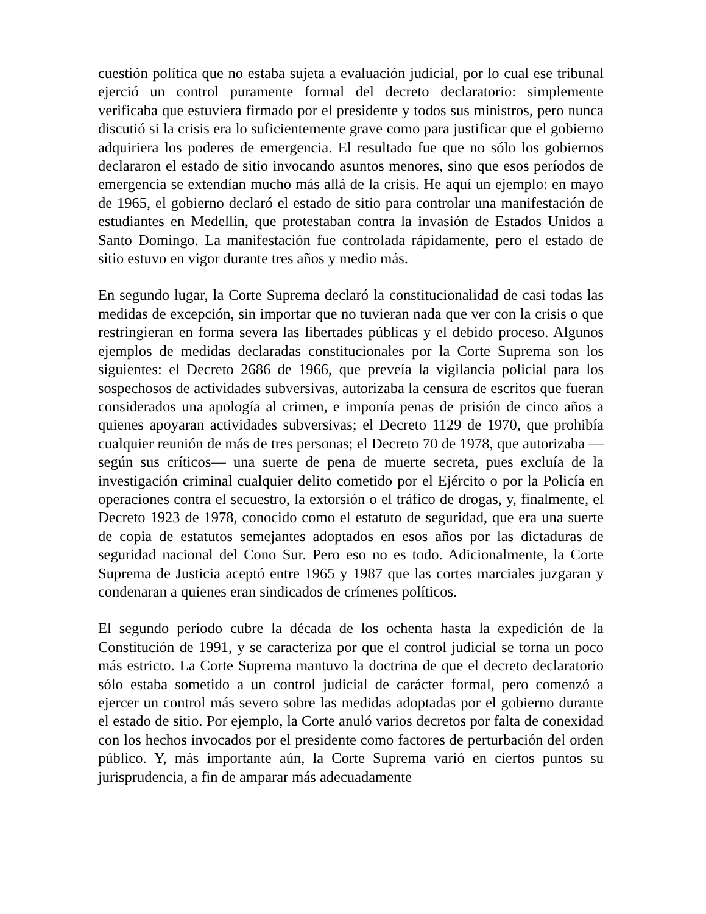cuestión política que no estaba sujeta a evaluación judicial, por lo cual ese tribunal ejerció un control puramente formal del decreto declaratorio: simplemente verificaba que estuviera firmado por el presidente y todos sus ministros, pero nunca discutió si la crisis era lo suficientemente grave como para justificar que el gobierno adquiriera los poderes de emergencia. El resultado fue que no sólo los gobiernos declararon el estado de sitio invocando asuntos menores, sino que esos períodos de emergencia se extendían mucho más allá de la crisis. He aquí un ejemplo: en mayo de 1965, el gobierno declaró el estado de sitio para controlar una manifestación de estudiantes en Medellín, que protestaban contra la invasión de Estados Unidos a Santo Domingo. La manifestación fue controlada rápidamente, pero el estado de sitio estuvo en vigor durante tres años y medio más.
En segundo lugar, la Corte Suprema declaró la constitucionalidad de casi todas las medidas de excepción, sin importar que no tuvieran nada que ver con la crisis o que restringieran en forma severa las libertades públicas y el debido proceso. Algunos ejemplos de medidas declaradas constitucionales por la Corte Suprema son los siguientes: el Decreto 2686 de 1966, que preveía la vigilancia policial para los sospechosos de actividades subversivas, autorizaba la censura de escritos que fueran considerados una apología al crimen, e imponía penas de prisión de cinco años a quienes apoyaran actividades subversivas; el Decreto 1129 de 1970, que prohibía cualquier reunión de más de tres personas; el Decreto 70 de 1978, que autorizaba —según sus críticos— una suerte de pena de muerte secreta, pues excluía de la investigación criminal cualquier delito cometido por el Ejército o por la Policía en operaciones contra el secuestro, la extorsión o el tráfico de drogas, y, finalmente, el Decreto 1923 de 1978, conocido como el estatuto de seguridad, que era una suerte de copia de estatutos semejantes adoptados en esos años por las dictaduras de seguridad nacional del Cono Sur. Pero eso no es todo. Adicionalmente, la Corte Suprema de Justicia aceptó entre 1965 y 1987 que las cortes marciales juzgaran y condenaran a quienes eran sindicados de crímenes políticos.
El segundo período cubre la década de los ochenta hasta la expedición de la Constitución de 1991, y se caracteriza por que el control judicial se torna un poco más estricto. La Corte Suprema mantuvo la doctrina de que el decreto declaratorio sólo estaba sometido a un control judicial de carácter formal, pero comenzó a ejercer un control más severo sobre las medidas adoptadas por el gobierno durante el estado de sitio. Por ejemplo, la Corte anuló varios decretos por falta de conexidad con los hechos invocados por el presidente como factores de perturbación del orden público. Y, más importante aún, la Corte Suprema varió en ciertos puntos su jurisprudencia, a fin de amparar más adecuadamente